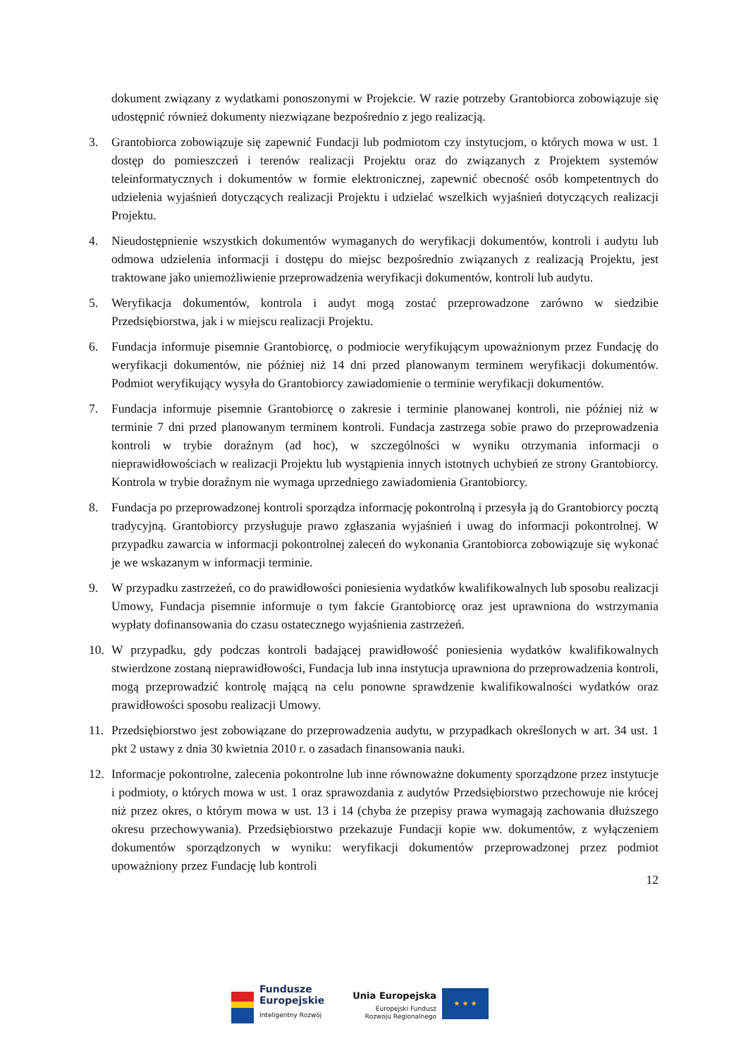dokument związany z wydatkami ponoszonymi w Projekcie. W razie potrzeby Grantobiorca zobowiązuje się udostępnić również dokumenty niezwiązane bezpośrednio z jego realizacją.
3. Grantobiorca zobowiązuje się zapewnić Fundacji lub podmiotom czy instytucjom, o których mowa w ust. 1 dostęp do pomieszczeń i terenów realizacji Projektu oraz do związanych z Projektem systemów teleinformatycznych i dokumentów w formie elektronicznej, zapewnić obecność osób kompetentnych do udzielenia wyjaśnień dotyczących realizacji Projektu i udzielać wszelkich wyjaśnień dotyczących realizacji Projektu.
4. Nieudostępnienie wszystkich dokumentów wymaganych do weryfikacji dokumentów, kontroli i audytu lub odmowa udzielenia informacji i dostępu do miejsc bezpośrednio związanych z realizacją Projektu, jest traktowane jako uniemożliwienie przeprowadzenia weryfikacji dokumentów, kontroli lub audytu.
5. Weryfikacja dokumentów, kontrola i audyt mogą zostać przeprowadzone zarówno w siedzibie Przedsiębiorstwa, jak i w miejscu realizacji Projektu.
6. Fundacja informuje pisemnie Grantobiorcę, o podmiocie weryfikującym upoważnionym przez Fundację do weryfikacji dokumentów, nie później niż 14 dni przed planowanym terminem weryfikacji dokumentów. Podmiot weryfikujący wysyła do Grantobiorcy zawiadomienie o terminie weryfikacji dokumentów.
7. Fundacja informuje pisemnie Grantobiorcę o zakresie i terminie planowanej kontroli, nie później niż w terminie 7 dni przed planowanym terminem kontroli. Fundacja zastrzega sobie prawo do przeprowadzenia kontroli w trybie doraźnym (ad hoc), w szczególności w wyniku otrzymania informacji o nieprawidłowościach w realizacji Projektu lub wystąpienia innych istotnych uchybień ze strony Grantobiorcy. Kontrola w trybie doraźnym nie wymaga uprzedniego zawiadomienia Grantobiorcy.
8. Fundacja po przeprowadzonej kontroli sporządza informację pokontrolną i przesyła ją do Grantobiorcy pocztą tradycyjną. Grantobiorcy przysługuje prawo zgłaszania wyjaśnień i uwag do informacji pokontrolnej. W przypadku zawarcia w informacji pokontrolnej zaleceń do wykonania Grantobiorca zobowiązuje się wykonać je we wskazanym w informacji terminie.
9. W przypadku zastrzeżeń, co do prawidłowości poniesienia wydatków kwalifikowalnych lub sposobu realizacji Umowy, Fundacja pisemnie informuje o tym fakcie Grantobiorcę oraz jest uprawniona do wstrzymania wypłaty dofinansowania do czasu ostatecznego wyjaśnienia zastrzeżeń.
10. W przypadku, gdy podczas kontroli badającej prawidłowość poniesienia wydatków kwalifikowalnych stwierdzone zostaną nieprawidłowości, Fundacja lub inna instytucja uprawniona do przeprowadzenia kontroli, mogą przeprowadzić kontrolę mającą na celu ponowne sprawdzenie kwalifikowalności wydatków oraz prawidłowości sposobu realizacji Umowy.
11. Przedsiębiorstwo jest zobowiązane do przeprowadzenia audytu, w przypadkach określonych w art. 34 ust. 1 pkt 2 ustawy z dnia 30 kwietnia 2010 r. o zasadach finansowania nauki.
12. Informacje pokontrolne, zalecenia pokontrolne lub inne równoważne dokumenty sporządzone przez instytucje i podmioty, o których mowa w ust. 1 oraz sprawozdania z audytów Przedsiębiorstwo przechowuje nie krócej niż przez okres, o którym mowa w ust. 13 i 14 (chyba że przepisy prawa wymagają zachowania dłuższego okresu przechowywania). Przedsiębiorstwo przekazuje Fundacji kopie ww. dokumentów, z wyłączeniem dokumentów sporządzonych w wyniku: weryfikacji dokumentów przeprowadzonej przez podmiot upoważniony przez Fundację lub kontroli
12
Fundusze
Europejskie
Inteligentny Rozwój
Unia Europejska
Europejski Fundusz
Rozwoju Regionalnego
★ ★ ★